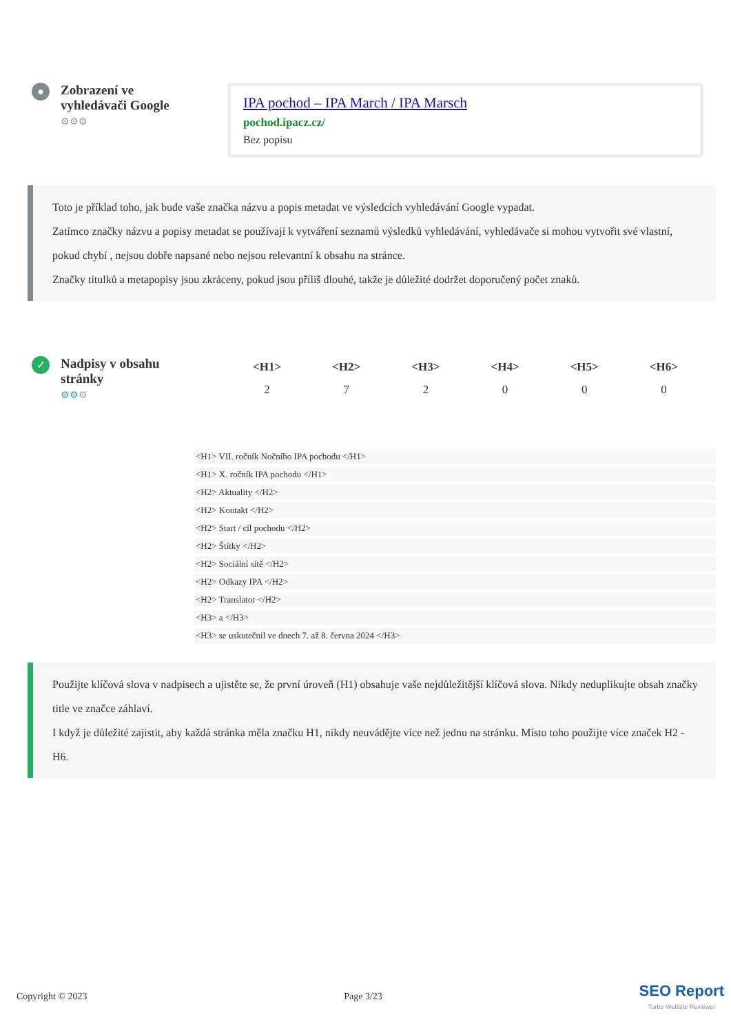●
Zobrazení ve vyhledávači Google
⚙⚙⚙
IPA pochod – IPA March / IPA Marsch
pochod.ipacz.cz/
Bez popisu
Toto je příklad toho, jak bude vaše značka názvu a popis metadat ve výsledcích vyhledávání Google vypadat.
Zatímco značky názvu a popisy metadat se používají k vytváření seznamů výsledků vyhledávání, vyhledávače si mohou vytvořit své vlastní, pokud chybí , nejsou dobře napsané nebo nejsou relevantní k obsahu na stránce.
Značky titulků a metapopisy jsou zkráceny, pokud jsou příliš dlouhé, takže je důležité dodržet doporučený počet znaků.
✓
Nadpisy v obsahu stránky
⚙⚙⚙
| <H1> | <H2> | <H3> | <H4> | <H5> | <H6> |
| --- | --- | --- | --- | --- | --- |
| 2 | 7 | 2 | 0 | 0 | 0 |
<H1> VII. ročník Nočního IPA pochodu </H1>
<H1> X. ročník IPA pochodu </H1>
<H2> Aktuality </H2>
<H2> Kontakt </H2>
<H2> Start / cíl pochodu </H2>
<H2> Štítky </H2>
<H2> Sociální sítě </H2>
<H2> Odkazy IPA </H2>
<H2> Translator </H2>
<H3> a </H3>
<H3> se uskutečnil ve dnech 7. až 8. června 2024 </H3>
Použijte klíčová slova v nadpisech a ujistěte se, že první úroveň (H1) obsahuje vaše nejdůležitější klíčová slova. Nikdy neduplikujte obsah značky title ve značce záhlaví.
I když je důležité zajistit, aby každá stránka měla značku H1, nikdy neuvádějte více než jednu na stránku. Místo toho použijte více značek H2 - H6.
Copyright © 2023 Page 3/23 SEO Report
Turbo Website Reviewer